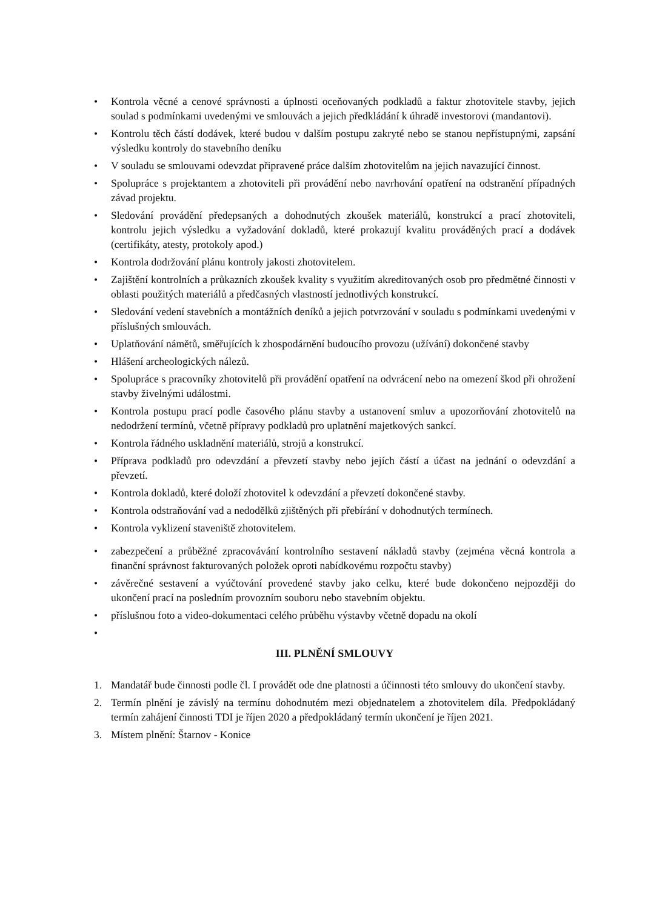• Kontrola věcné a cenové správnosti a úplnosti oceňovaných podkladů a faktur zhotovitele stavby, jejich soulad s podmínkami uvedenými ve smlouvách a jejich předkládání k úhradě investorovi (mandantovi).
• Kontrolu těch částí dodávek, které budou v dalším postupu zakryté nebo se stanou nepřístupnými, zapsání výsledku kontroly do stavebního deníku
• V souladu se smlouvami odevzdat připravené práce dalším zhotovitelům na jejich navazující činnost.
• Spolupráce s projektantem a zhotoviteli při provádění nebo navrhování opatření na odstranění případných závad projektu.
• Sledování provádění předepsaných a dohodnutých zkoušek materiálů, konstrukcí a prací zhotoviteli, kontrolu jejich výsledku a vyžadování dokladů, které prokazují kvalitu prováděných prací a dodávek (certifikáty, atesty, protokoly apod.)
• Kontrola dodržování plánu kontroly jakosti zhotovitelem.
• Zajištění kontrolních a průkazních zkoušek kvality s využitím akreditovaných osob pro předmětné činnosti v oblasti použitých materiálů a předčasných vlastností jednotlivých konstrukcí.
• Sledování vedení stavebních a montážních deníků a jejich potvrzování v souladu s podmínkami uvedenými v příslušných smlouvách.
• Uplatňování námětů, směřujících k zhospodárnění budoucího provozu (užívání) dokončené stavby
• Hlášení archeologických nálezů.
• Spolupráce s pracovníky zhotovitelů při provádění opatření na odvrácení nebo na omezení škod při ohrožení stavby živelnými událostmi.
• Kontrola postupu prací podle časového plánu stavby a ustanovení smluv a upozorňování zhotovitelů na nedodržení termínů, včetně přípravy podkladů pro uplatnění majetkových sankcí.
• Kontrola řádného uskladnění materiálů, strojů a konstrukcí.
• Příprava podkladů pro odevzdání a převzetí stavby nebo jejích částí a účast na jednání o odevzdání a převzetí.
• Kontrola dokladů, které doloží zhotovitel k odevzdání a převzetí dokončené stavby.
• Kontrola odstraňování vad a nedodělků zjištěných při přebírání v dohodnutých termínech.
• Kontrola vyklizení staveniště zhotovitelem.
• zabezpečení a průběžné zpracovávání kontrolního sestavení nákladů stavby (zejména věcná kontrola a finanční správnost fakturovaných položek oproti nabídkovému rozpočtu stavby)
• závěrečné sestavení a vyúčtování provedené stavby jako celku, které bude dokončeno nejpozději do ukončení prací na posledním provozním souboru nebo stavebním objektu.
• příslušnou foto a video-dokumentaci celého průběhu výstavby včetně dopadu na okolí
•
III. PLNĚNÍ SMLOUVY
1. Mandatář bude činnosti podle čl. I provádět ode dne platnosti a účinnosti této smlouvy do ukončení stavby.
2. Termín plnění je závislý na termínu dohodnutém mezi objednatelem a zhotovitelem díla. Předpokládaný termín zahájení činnosti TDI je říjen 2020 a předpokládaný termín ukončení je říjen 2021.
3. Místem plnění: Štarnov - Konice